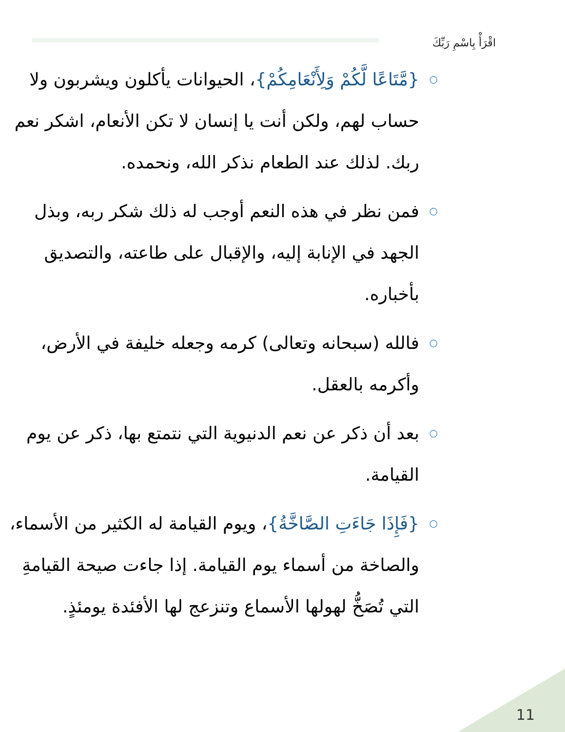اقْرَأْ بِاسْمِ رَبِّكَ
○ {مَّتَاعًا لَّكُمْ وَلِأَنْعَامِكُمْ}، الحيوانات يأكلون ويشربون ولا حساب لهم، ولكن أنت يا إنسان لا تكن الأنعام، اشكر نعم ربك. لذلك عند الطعام نذكر الله، ونحمده.
○ فمن نظر في هذه النعم أوجب له ذلك شكر ربه، وبذل الجهد في الإنابة إليه، والإقبال على طاعته، والتصديق بأخباره.
○ فالله (سبحانه وتعالى) كرمه وجعله خليفة في الأرض، وأكرمه بالعقل.
○ بعد أن ذكر عن نعم الدنيوية التي نتمتع بها، ذكر عن يوم القيامة.
○ {فَإِذَا جَاءَتِ الصَّاخَّةُ}، ويوم القيامة له الكثير من الأسماء، والصاخة من أسماء يوم القيامة. إذا جاءت صيحة القيامةِ التي تُصَخُّ لهولها الأسماع وتنزعج لها الأفئدة يومئذٍ.
11